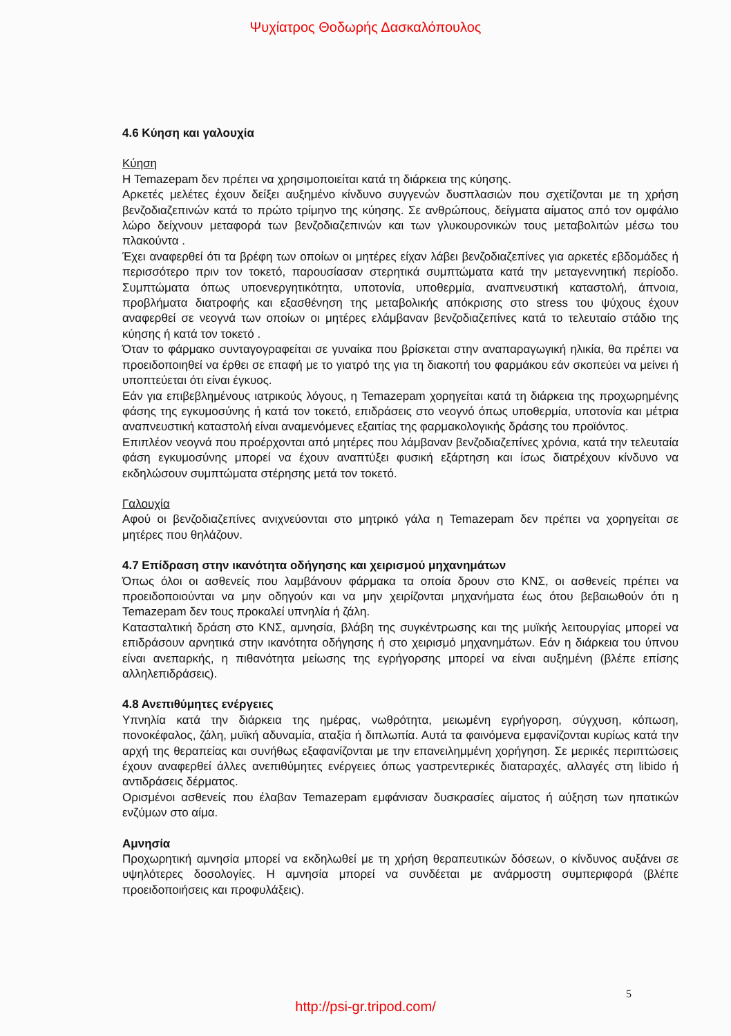Ψυχίατρος Θοδωρής Δασκαλόπουλος
4.6 Κύηση και γαλουχία
Κύηση
Η Temazepam δεν πρέπει να χρησιμοποιείται κατά τη διάρκεια της κύησης.
Αρκετές μελέτες έχουν δείξει αυξημένο κίνδυνο συγγενών δυσπλασιών που σχετίζονται με τη χρήση βενζοδιαζεπινών κατά το πρώτο τρίμηνο της κύησης. Σε ανθρώπους, δείγματα αίματος από τον ομφάλιο λώρο δείχνουν μεταφορά των βενζοδιαζεπινών και των γλυκουρονικών τους μεταβολιτών μέσω του πλακούντα .
Έχει αναφερθεί ότι τα βρέφη των οποίων οι μητέρες είχαν λάβει βενζοδιαζεπίνες για αρκετές εβδομάδες ή περισσότερο πριν τον τοκετό, παρουσίασαν στερητικά συμπτώματα κατά την μεταγεννητική περίοδο. Συμπτώματα όπως υποενεργητικότητα, υποτονία, υποθερμία, αναπνευστική καταστολή, άπνοια, προβλήματα διατροφής και εξασθένηση της μεταβολικής απόκρισης στο stress του ψύχους έχουν αναφερθεί σε νεογνά των οποίων οι μητέρες ελάμβαναν βενζοδιαζεπίνες κατά το τελευταίο στάδιο της κύησης ή κατά τον τοκετό .
Όταν το φάρμακο συνταγογραφείται σε γυναίκα που βρίσκεται στην αναπαραγωγική ηλικία, θα πρέπει να προειδοποιηθεί να έρθει σε επαφή με το γιατρό της για τη διακοπή του φαρμάκου εάν σκοπεύει να μείνει ή υποπτεύεται ότι είναι έγκυος.
Εάν για επιβεβλημένους ιατρικούς λόγους, η Temazepam χορηγείται κατά τη διάρκεια της προχωρημένης φάσης της εγκυμοσύνης ή κατά τον τοκετό, επιδράσεις στο νεογνό όπως υποθερμία, υποτονία και μέτρια αναπνευστική καταστολή είναι αναμενόμενες εξαιτίας της φαρμακολογικής δράσης του προϊόντος.
Επιπλέον νεογνά που προέρχονται από μητέρες που λάμβαναν βενζοδιαζεπίνες χρόνια, κατά την τελευταία φάση εγκυμοσύνης μπορεί να έχουν αναπτύξει φυσική εξάρτηση και ίσως διατρέχουν κίνδυνο να εκδηλώσουν συμπτώματα στέρησης μετά τον τοκετό.
Γαλουχία
Αφού οι βενζοδιαζεπίνες ανιχνεύονται στο μητρικό γάλα η Temazepam δεν πρέπει να χορηγείται σε μητέρες που θηλάζουν.
4.7 Επίδραση στην ικανότητα οδήγησης και χειρισμού μηχανημάτων
Όπως όλοι οι ασθενείς που λαμβάνουν φάρμακα τα οποία δρουν στο ΚΝΣ, οι ασθενείς πρέπει να προειδοποιούνται να μην οδηγούν και να μην χειρίζονται μηχανήματα έως ότου βεβαιωθούν ότι η Temazepam δεν τους προκαλεί υπνηλία ή ζάλη.
Κατασταλτική δράση στο ΚΝΣ, αμνησία, βλάβη της συγκέντρωσης και της μυϊκής λειτουργίας μπορεί να επιδράσουν αρνητικά στην ικανότητα οδήγησης ή στο χειρισμό μηχανημάτων. Εάν η διάρκεια του ύπνου είναι ανεπαρκής, η πιθανότητα μείωσης της εγρήγορσης μπορεί να είναι αυξημένη (βλέπε επίσης αλληλεπιδράσεις).
4.8 Ανεπιθύμητες ενέργειες
Υπνηλία κατά την διάρκεια της ημέρας, νωθρότητα, μειωμένη εγρήγορση, σύγχυση, κόπωση, πονοκέφαλος, ζάλη, μυϊκή αδυναμία, αταξία ή διπλωπία. Αυτά τα φαινόμενα εμφανίζονται κυρίως κατά την αρχή της θεραπείας και συνήθως εξαφανίζονται με την επανειλημμένη χορήγηση. Σε μερικές περιπτώσεις έχουν αναφερθεί άλλες ανεπιθύμητες ενέργειες όπως γαστρεντερικές διαταραχές, αλλαγές στη libido ή αντιδράσεις δέρματος.
Ορισμένοι ασθενείς που έλαβαν Temazepam εμφάνισαν δυσκρασίες αίματος ή αύξηση των ηπατικών ενζύμων στο αίμα.
Αμνησία
Προχωρητική αμνησία μπορεί να εκδηλωθεί με τη χρήση θεραπευτικών δόσεων, ο κίνδυνος αυξάνει σε υψηλότερες δοσολογίες. Η αμνησία μπορεί να συνδέεται με ανάρμοστη συμπεριφορά (βλέπε προειδοποιήσεις και προφυλάξεις).
5
http://psi-gr.tripod.com/